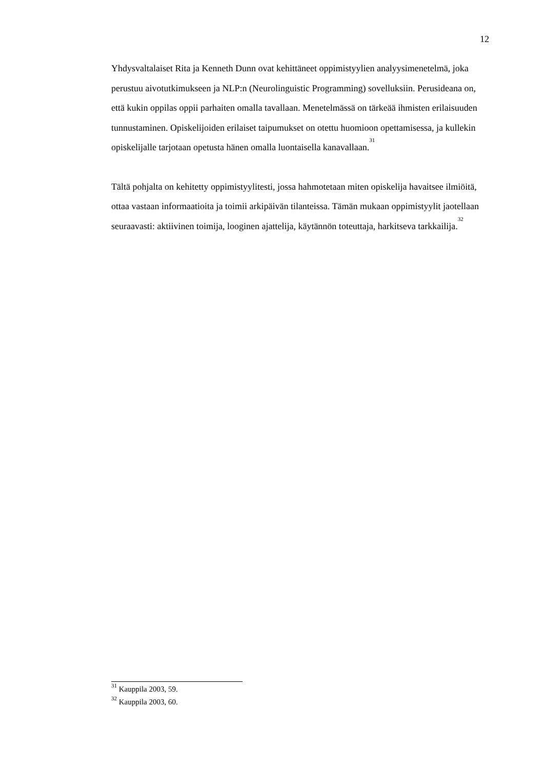12
Yhdysvaltalaiset Rita ja Kenneth Dunn ovat kehittäneet oppimistyylien analyysimenetelmä, joka perustuu aivotutkimukseen ja NLP:n (Neurolinguistic Programming) sovelluksiin. Perusideana on, että kukin oppilas oppii parhaiten omalla tavallaan. Menetelmässä on tärkeää ihmisten erilaisuuden tunnustaminen. Opiskelijoiden erilaiset taipumukset on otettu huomioon opettamisessa, ja kullekin opiskelijalle tarjotaan opetusta hänen omalla luontaisella kanavallaan.<sup>31</sup>
Tältä pohjalta on kehitetty oppimistyylitesti, jossa hahmotetaan miten opiskelija havaitsee ilmiöitä, ottaa vastaan informaatioita ja toimii arkipäivän tilanteissa. Tämän mukaan oppimistyylit jaotellaan seuraavasti: aktiivinen toimija, looginen ajattelija, käytännön toteuttaja, harkitseva tarkkailija.<sup>32</sup>
<sup>31</sup> Kauppila 2003, 59.
<sup>32</sup> Kauppila 2003, 60.